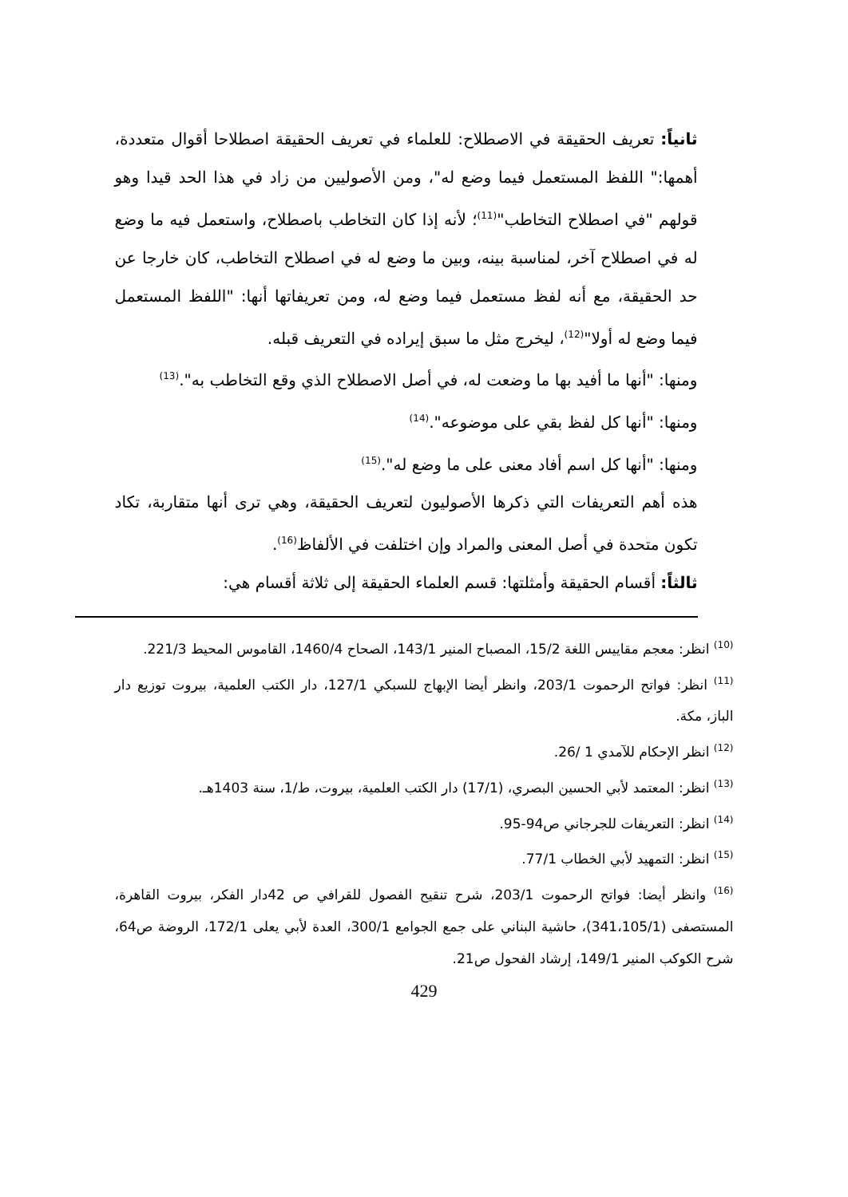ثانياً: تعريف الحقيقة في الاصطلاح: للعلماء في تعريف الحقيقة اصطلاحا أقوال متعددة، أهمها:" اللفظ المستعمل فيما وضع له"، ومن الأصوليين من زاد في هذا الحد قيدا وهو قولهم "في اصطلاح التخاطب"<sup>(11)</sup>؛ لأنه إذا كان التخاطب باصطلاح، واستعمل فيه ما وضع له في اصطلاح آخر، لمناسبة بينه، وبين ما وضع له في اصطلاح التخاطب، كان خارجا عن حد الحقيقة، مع أنه لفظ مستعمل فيما وضع له، ومن تعريفاتها أنها: "اللفظ المستعمل فيما وضع له أولا"<sup>(12)</sup>، ليخرج مثل ما سبق إيراده في التعريف قبله.
ومنها: "أنها ما أفيد بها ما وضعت له، في أصل الاصطلاح الذي وقع التخاطب به".<sup>(13)</sup>
ومنها: "أنها كل لفظ بقي على موضوعه".<sup>(14)</sup>
ومنها: "أنها كل اسم أفاد معنى على ما وضع له".<sup>(15)</sup>
هذه أهم التعريفات التي ذكرها الأصوليون لتعريف الحقيقة، وهي ترى أنها متقاربة، تكاد تكون متحدة في أصل المعنى والمراد وإن اختلفت في الألفاظ<sup>(16)</sup>.
ثالثاً: أقسام الحقيقة وأمثلتها: قسم العلماء الحقيقة إلى ثلاثة أقسام هي:
<sup>(10)</sup> انظر: معجم مقاييس اللغة 15/2، المصباح المنير 143/1، الصحاح 1460/4، القاموس المحيط 221/3.
<sup>(11)</sup> انظر: فواتح الرحموت 203/1، وانظر أيضا الإبهاج للسبكي 127/1، دار الكتب العلمية، بيروت توزيع دار الباز، مكة.
<sup>(12)</sup> انظر الإحكام للآمدي 1 /26.
<sup>(13)</sup> انظر: المعتمد لأبي الحسين البصري، (17/1) دار الكتب العلمية، بيروت، ط/1، سنة 1403هـ.
<sup>(14)</sup> انظر: التعريفات للجرجاني ص94-95.
<sup>(15)</sup> انظر: التمهيد لأبي الخطاب 77/1.
<sup>(16)</sup> وانظر أيضا: فواتح الرحموت 203/1، شرح تنقيح الفصول للقرافي ص 42دار الفكر، بيروت القاهرة، المستصفى (341،105/1)، حاشية البناني على جمع الجوامع 300/1، العدة لأبي يعلى 172/1، الروضة ص64، شرح الكوكب المنير 149/1، إرشاد الفحول ص21.
429